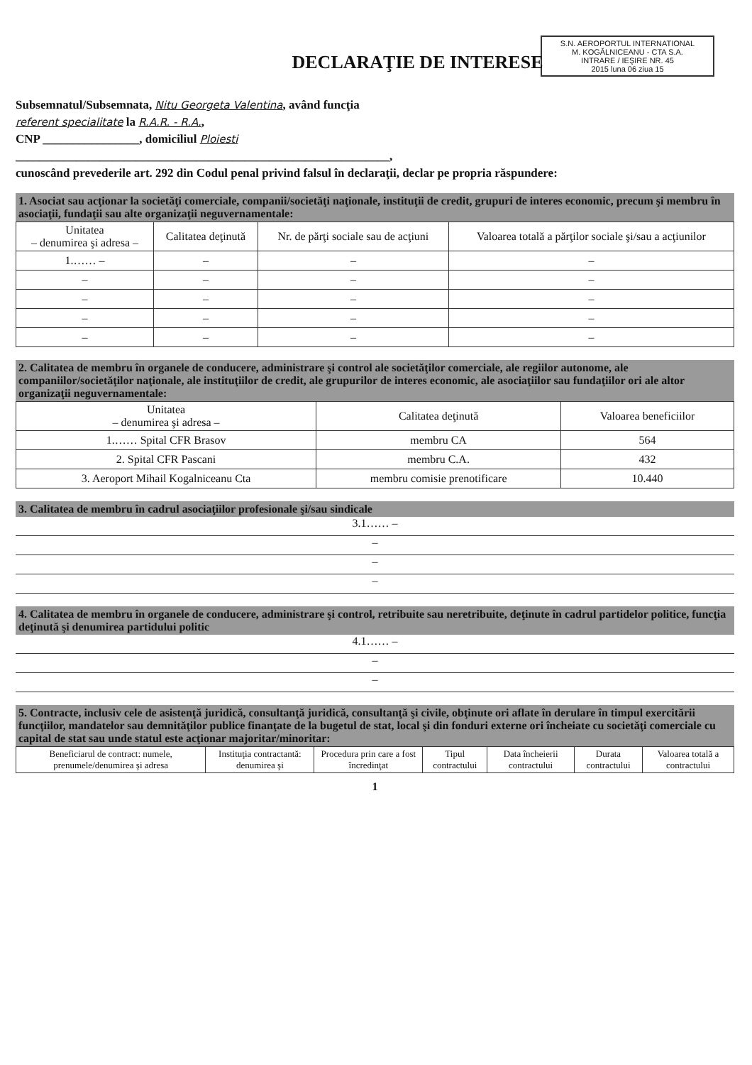S.N. AEROPORTUL INTERNATIONAL
M. KOGĂLNICEANU - CTA S.A.
INTRARE / IEŞIRE NR. 45
2015 luna 06 ziua 15
DECLARAŢIE DE INTERESE
Subsemnatul/Subsemnata, Nitu Georgeta Valentina, având funcţia
referent specialitate la R.A.R. - R.A.,
CNP ________________, domiciliul Ploiesti
______________________________________________________________,
cunoscând prevederile art. 292 din Codul penal privind falsul în declaraţii, declar pe propria răspundere:
1. Asociat sau acţionar la societăţi comerciale, companii/societăţi naţionale, instituţii de credit, grupuri de interes economic, precum şi membru în asociaţii, fundaţii sau alte organizaţii neguvernamentale:
| Unitatea – denumirea şi adresa – | Calitatea deţinută | Nr. de părţi sociale sau de acţiuni | Valoarea totală a părţilor sociale şi/sau a acţiunilor |
| --- | --- | --- | --- |
| 1.…… – | – | – | – |
| – | – | – | – |
| – | – | – | – |
| – | – | – | – |
| – | – | – | – |
2. Calitatea de membru în organele de conducere, administrare şi control ale societăţilor comerciale, ale regiilor autonome, ale companiilor/societăţilor naţionale, ale instituţiilor de credit, ale grupurilor de interes economic, ale asociaţiilor sau fundaţiilor ori ale altor organizaţii neguvernamentale:
| Unitatea – denumirea şi adresa – | Calitatea deţinută | Valoarea beneficiilor |
| --- | --- | --- |
| 1.…… Spital CFR Brasov | membru CA | 564 |
| 2. Spital CFR Pascani | membru C.A. | 432 |
| 3. Aeroport Mihail Kogalniceanu Cta | membru comisie prenotificare | 10.440 |
3. Calitatea de membru în cadrul asociaţiilor profesionale şi/sau sindicale
3.1…… –
–
–
–
4. Calitatea de membru în organele de conducere, administrare şi control, retribuite sau neretribuite, deţinute în cadrul partidelor politice, funcţia deţinută şi denumirea partidului politic
4.1…… –
–
–
5. Contracte, inclusiv cele de asistenţă juridică, consultanţă juridică, consultanţă şi civile, obţinute ori aflate în derulare în timpul exercitării funcţiilor, mandatelor sau demnităţilor publice finanţate de la bugetul de stat, local şi din fonduri externe ori încheiate cu societăţi comerciale cu capital de stat sau unde statul este acţionar majoritar/minoritar:
| Beneficiarul de contract: numele, prenumele/denumirea şi adresa | Instituţia contractantă: denumirea şi | Procedura prin care a fost încredinţat | Tipul contractului | Data încheierii contractului | Durata contractului | Valoarea totală a contractului |
| --- | --- | --- | --- | --- | --- | --- |
1